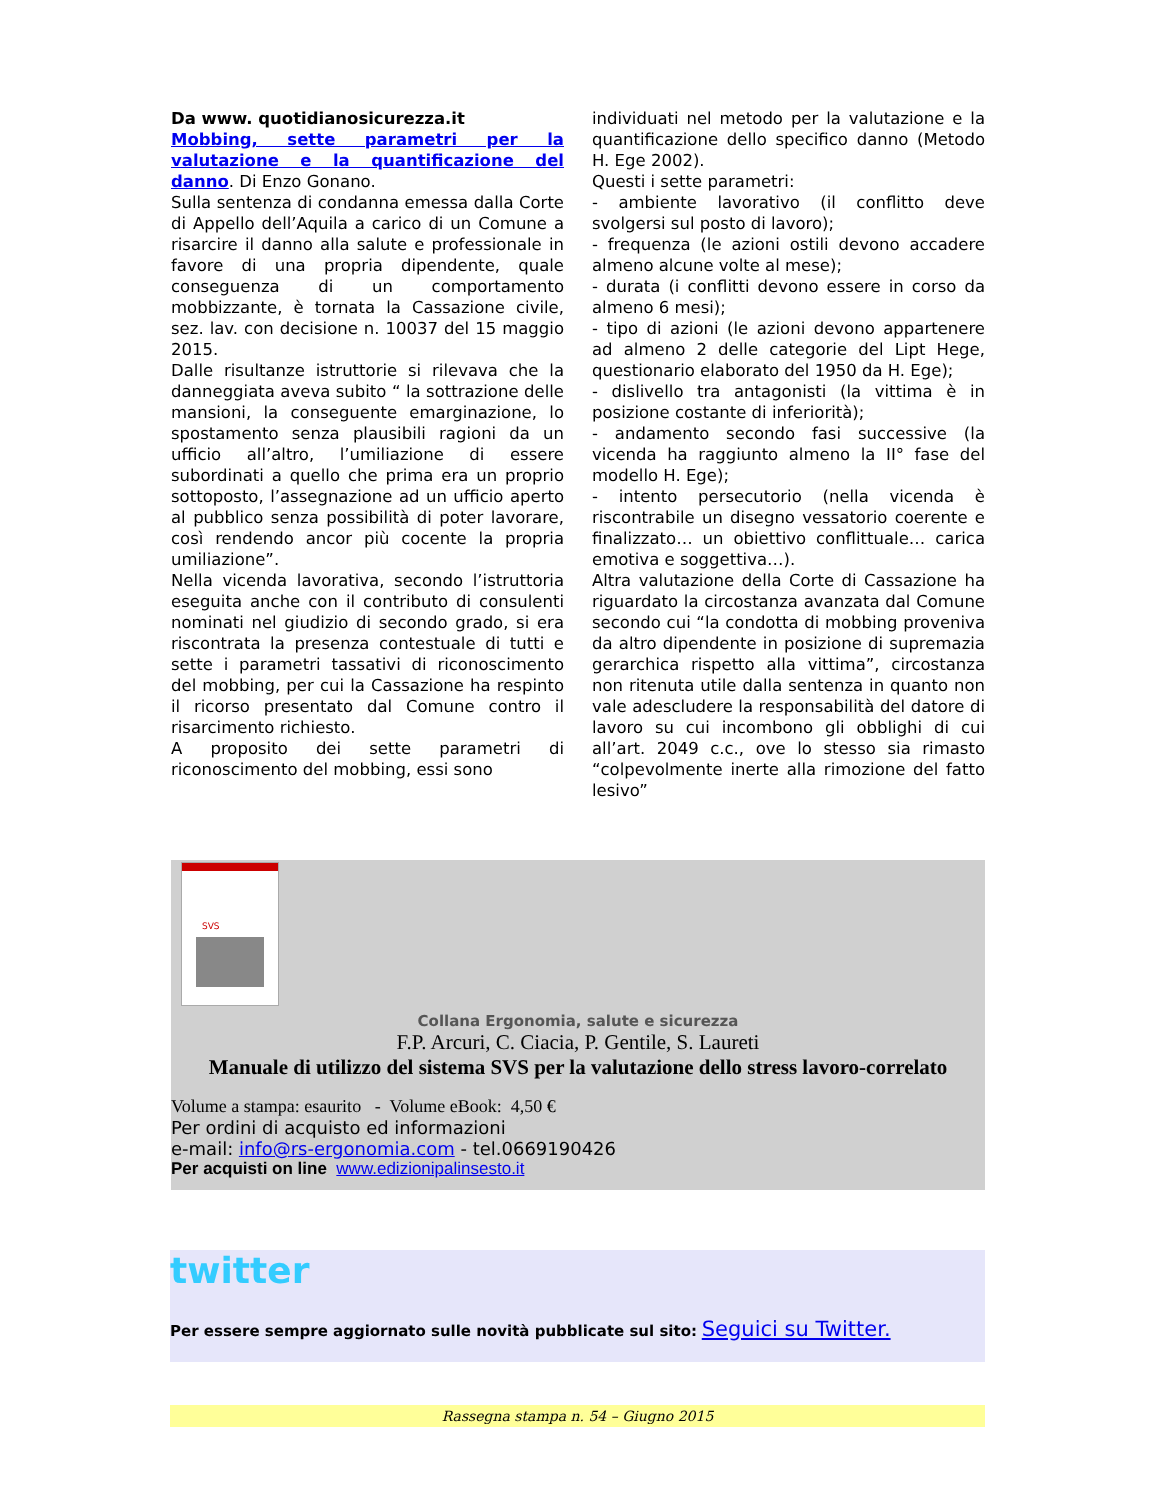Da www. quotidianosicurezza.it
Mobbing, sette parametri per la valutazione e la quantificazione del danno. Di Enzo Gonano.
Sulla sentenza di condanna emessa dalla Corte di Appello dell’Aquila a carico di un Comune a risarcire il danno alla salute e professionale in favore di una propria dipendente, quale conseguenza di un comportamento mobbizzante, è tornata la Cassazione civile, sez. lav. con decisione n. 10037 del 15 maggio 2015.
Dalle risultanze istruttorie si rilevava che la danneggiata aveva subito “ la sottrazione delle mansioni, la conseguente emarginazione, lo spostamento senza plausibili ragioni da un ufficio all’altro, l’umiliazione di essere subordinati a quello che prima era un proprio sottoposto, l’assegnazione ad un ufficio aperto al pubblico senza possibilità di poter lavorare, così rendendo ancor più cocente la propria umiliazione”.
Nella vicenda lavorativa, secondo l’istruttoria eseguita anche con il contributo di consulenti nominati nel giudizio di secondo grado, si era riscontrata la presenza contestuale di tutti e sette i parametri tassativi di riconoscimento del mobbing, per cui la Cassazione ha respinto il ricorso presentato dal Comune contro il risarcimento richiesto.
A proposito dei sette parametri di riconoscimento del mobbing, essi sono
individuati nel metodo per la valutazione e la quantificazione dello specifico danno (Metodo H. Ege 2002).
Questi i sette parametri:
- ambiente lavorativo (il conflitto deve svolgersi sul posto di lavoro);
- frequenza (le azioni ostili devono accadere almeno alcune volte al mese);
- durata (i conflitti devono essere in corso da almeno 6 mesi);
- tipo di azioni (le azioni devono appartenere ad almeno 2 delle categorie del Lipt Hege, questionario elaborato del 1950 da H. Ege);
- dislivello tra antagonisti (la vittima è in posizione costante di inferiorità);
- andamento secondo fasi successive (la vicenda ha raggiunto almeno la II° fase del modello H. Ege);
- intento persecutorio (nella vicenda è riscontrabile un disegno vessatorio coerente e finalizzato… un obiettivo conflittuale… carica emotiva e soggettiva…).
Altra valutazione della Corte di Cassazione ha riguardato la circostanza avanzata dal Comune secondo cui “la condotta di mobbing proveniva da altro dipendente in posizione di supremazia gerarchica rispetto alla vittima”, circostanza non ritenuta utile dalla sentenza in quanto non vale adescludere la responsabilità del datore di lavoro su cui incombono gli obblighi di cui all’art. 2049 c.c., ove lo stesso sia rimasto “colpevolmente inerte alla rimozione del fatto lesivo”
SVS
Collana Ergonomia, salute e sicurezza
F.P. Arcuri, C. Ciacia, P. Gentile, S. Laureti
Manuale di utilizzo del sistema SVS per la valutazione dello stress lavoro-correlato
Volume a stampa: esaurito - Volume eBook: 4,50 €
Per ordini di acquisto ed informazioni
e-mail: info@rs-ergonomia.com - tel.0669190426
Per acquisti on line www.edizionipalinsesto.it
twitter
Per essere sempre aggiornato sulle novità pubblicate sul sito: Seguici su Twitter.
Rassegna stampa n. 54 – Giugno 2015